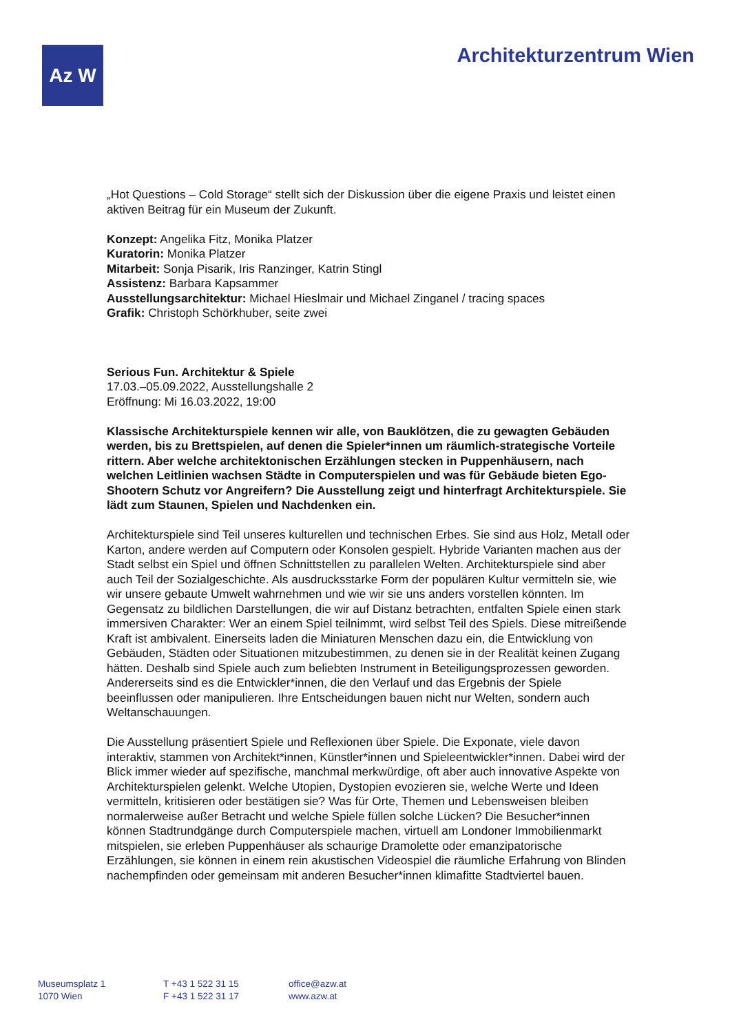Az W Architekturzentrum Wien
„Hot Questions – Cold Storage“ stellt sich der Diskussion über die eigene Praxis und leistet einen aktiven Beitrag für ein Museum der Zukunft.
Konzept: Angelika Fitz, Monika Platzer
Kuratorin: Monika Platzer
Mitarbeit: Sonja Pisarik, Iris Ranzinger, Katrin Stingl
Assistenz: Barbara Kapsammer
Ausstellungsarchitektur: Michael Hieslmair und Michael Zinganel / tracing spaces
Grafik: Christoph Schörkhuber, seite zwei
Serious Fun. Architektur & Spiele
17.03.–05.09.2022, Ausstellungshalle 2
Eröffnung: Mi 16.03.2022, 19:00
Klassische Architekturspiele kennen wir alle, von Bauklötzen, die zu gewagten Gebäuden werden, bis zu Brettspielen, auf denen die Spieler*innen um räumlich-strategische Vorteile rittern. Aber welche architektonischen Erzählungen stecken in Puppenhäusern, nach welchen Leitlinien wachsen Städte in Computerspielen und was für Gebäude bieten Ego-Shootern Schutz vor Angreifern? Die Ausstellung zeigt und hinterfragt Architekturspiele. Sie lädt zum Staunen, Spielen und Nachdenken ein.
Architekturspiele sind Teil unseres kulturellen und technischen Erbes. Sie sind aus Holz, Metall oder Karton, andere werden auf Computern oder Konsolen gespielt. Hybride Varianten machen aus der Stadt selbst ein Spiel und öffnen Schnittstellen zu parallelen Welten. Architekturspiele sind aber auch Teil der Sozialgeschichte. Als ausdrucksstarke Form der populären Kultur vermitteln sie, wie wir unsere gebaute Umwelt wahrnehmen und wie wir sie uns anders vorstellen könnten. Im Gegensatz zu bildlichen Darstellungen, die wir auf Distanz betrachten, entfalten Spiele einen stark immersiven Charakter: Wer an einem Spiel teilnimmt, wird selbst Teil des Spiels. Diese mitreißende Kraft ist ambivalent. Einerseits laden die Miniaturen Menschen dazu ein, die Entwicklung von Gebäuden, Städten oder Situationen mitzubestimmen, zu denen sie in der Realität keinen Zugang hätten. Deshalb sind Spiele auch zum beliebten Instrument in Beteiligungsprozessen geworden. Andererseits sind es die Entwickler*innen, die den Verlauf und das Ergebnis der Spiele beeinflussen oder manipulieren. Ihre Entscheidungen bauen nicht nur Welten, sondern auch Weltanschauungen.
Die Ausstellung präsentiert Spiele und Reflexionen über Spiele. Die Exponate, viele davon interaktiv, stammen von Architekt*innen, Künstler*innen und Spieleentwickler*innen. Dabei wird der Blick immer wieder auf spezifische, manchmal merkwürdige, oft aber auch innovative Aspekte von Architekturspielen gelenkt. Welche Utopien, Dystopien evozieren sie, welche Werte und Ideen vermitteln, kritisieren oder bestätigen sie? Was für Orte, Themen und Lebensweisen bleiben normalerweise außer Betracht und welche Spiele füllen solche Lücken? Die Besucher*innen können Stadtrundgänge durch Computerspiele machen, virtuell am Londoner Immobilienmarkt mitspielen, sie erleben Puppenhäuser als schaurige Dramolette oder emanzipatorische Erzählungen, sie können in einem rein akustischen Videospiel die räumliche Erfahrung von Blinden nachempfinden oder gemeinsam mit anderen Besucher*innen klimafitte Stadtviertel bauen.
Museumsplatz 1
1070 Wien
T +43 1 522 31 15
F +43 1 522 31 17
office@azw.at
www.azw.at